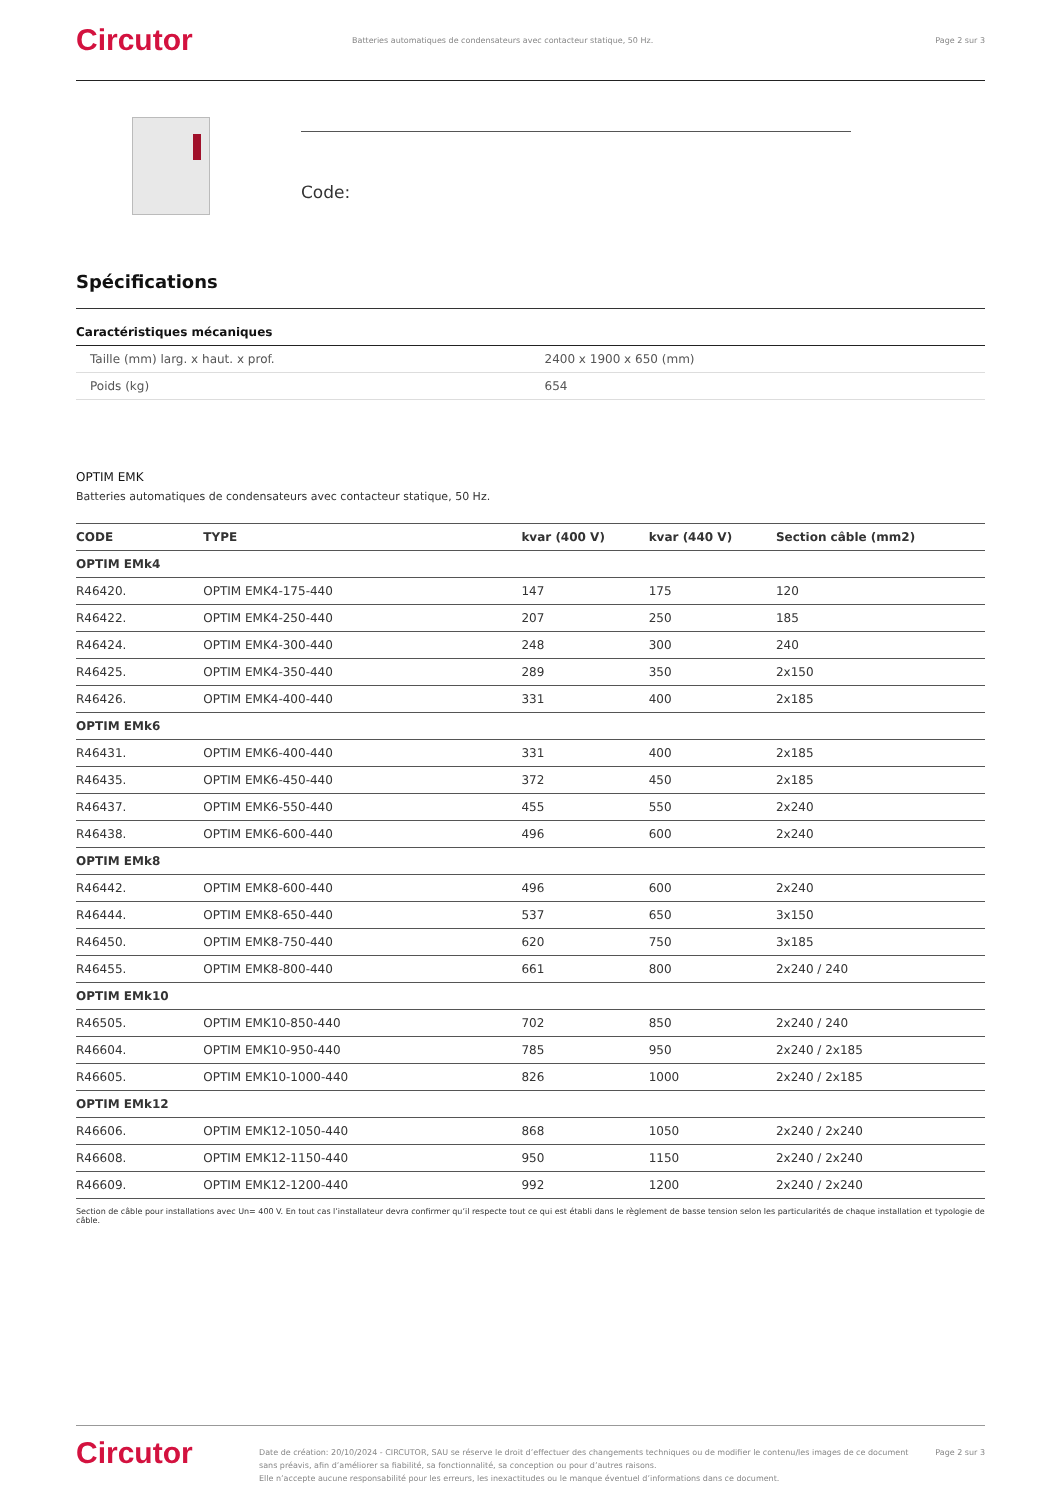Circutor
Batteries automatiques de condensateurs avec contacteur statique, 50 Hz.
Page 2 sur 3
Code:
Spécifications
Caractéristiques mécaniques
| Taille (mm) larg. x haut. x prof. | 2400 x 1900 x 650 (mm) |
| Poids (kg) | 654 |
OPTIM EMK
Batteries automatiques de condensateurs avec contacteur statique, 50 Hz.
| CODE | TYPE | kvar (400 V) | kvar (440 V) | Section câble (mm2) |
| --- | --- | --- | --- | --- |
| OPTIM EMk4 | | | | |
| R46420. | OPTIM EMK4-175-440 | 147 | 175 | 120 |
| R46422. | OPTIM EMK4-250-440 | 207 | 250 | 185 |
| R46424. | OPTIM EMK4-300-440 | 248 | 300 | 240 |
| R46425. | OPTIM EMK4-350-440 | 289 | 350 | 2x150 |
| R46426. | OPTIM EMK4-400-440 | 331 | 400 | 2x185 |
| OPTIM EMk6 | | | | |
| R46431. | OPTIM EMK6-400-440 | 331 | 400 | 2x185 |
| R46435. | OPTIM EMK6-450-440 | 372 | 450 | 2x185 |
| R46437. | OPTIM EMK6-550-440 | 455 | 550 | 2x240 |
| R46438. | OPTIM EMK6-600-440 | 496 | 600 | 2x240 |
| OPTIM EMk8 | | | | |
| R46442. | OPTIM EMK8-600-440 | 496 | 600 | 2x240 |
| R46444. | OPTIM EMK8-650-440 | 537 | 650 | 3x150 |
| R46450. | OPTIM EMK8-750-440 | 620 | 750 | 3x185 |
| R46455. | OPTIM EMK8-800-440 | 661 | 800 | 2x240 / 240 |
| OPTIM EMk10 | | | | |
| R46505. | OPTIM EMK10-850-440 | 702 | 850 | 2x240 / 240 |
| R46604. | OPTIM EMK10-950-440 | 785 | 950 | 2x240 / 2x185 |
| R46605. | OPTIM EMK10-1000-440 | 826 | 1000 | 2x240 / 2x185 |
| OPTIM EMk12 | | | | |
| R46606. | OPTIM EMK12-1050-440 | 868 | 1050 | 2x240 / 2x240 |
| R46608. | OPTIM EMK12-1150-440 | 950 | 1150 | 2x240 / 2x240 |
| R46609. | OPTIM EMK12-1200-440 | 992 | 1200 | 2x240 / 2x240 |
Section de câble pour installations avec Un= 400 V. En tout cas l’installateur devra confirmer qu’il respecte tout ce qui est établi dans le règlement de basse tension selon les particularités de chaque installation et typologie de câble.
Circutor
Date de création: 20/10/2024 - CIRCUTOR, SAU se réserve le droit d’effectuer des changements techniques ou de modifier le contenu/les images de ce document
sans préavis, afin d’améliorer sa fiabilité, sa fonctionnalité, sa conception ou pour d’autres raisons.
Elle n’accepte aucune responsabilité pour les erreurs, les inexactitudes ou le manque éventuel d’informations dans ce document.
Page 2 sur 3